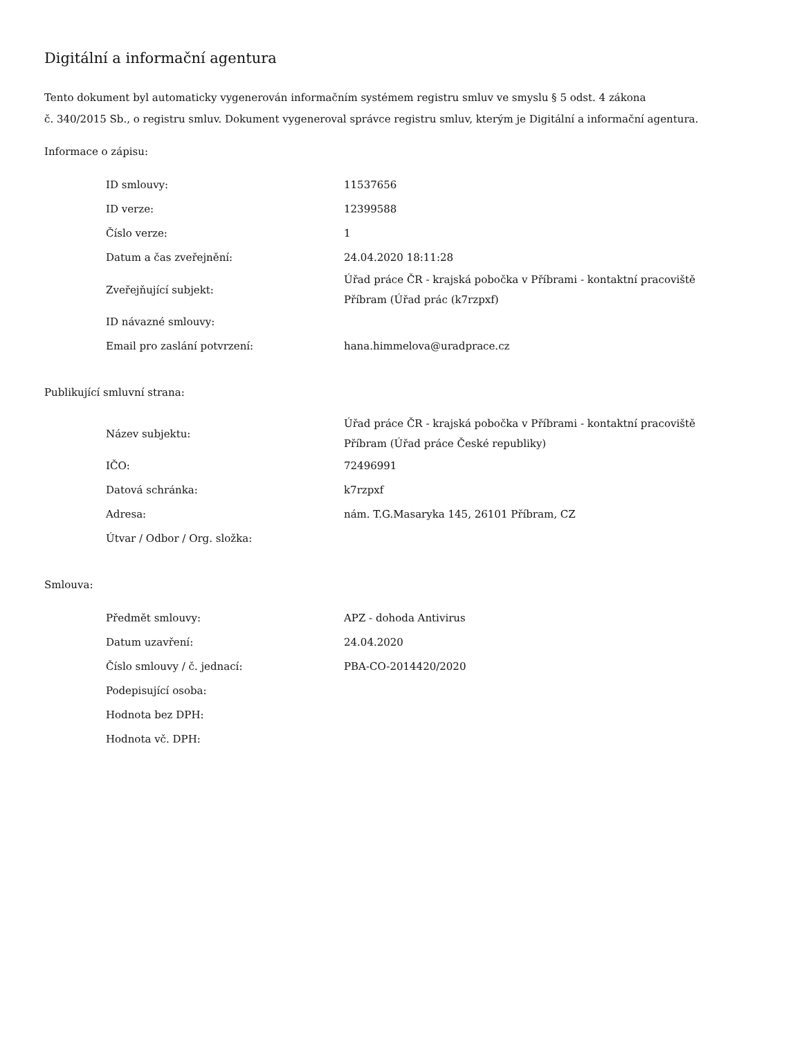Digitální a informační agentura
Tento dokument byl automaticky vygenerován informačním systémem registru smluv ve smyslu § 5 odst. 4 zákona
č. 340/2015 Sb., o registru smluv. Dokument vygeneroval správce registru smluv, kterým je Digitální a informační agentura.
Informace o zápisu:
| ID smlouvy: | 11537656 |
| ID verze: | 12399588 |
| Číslo verze: | 1 |
| Datum a čas zveřejnění: | 24.04.2020 18:11:28 |
| Zveřejňující subjekt: | Úřad práce ČR - krajská pobočka v Příbrami - kontaktní pracoviště Příbram (Úřad prác (k7rzpxf) |
| ID návazné smlouvy: | |
| Email pro zaslání potvrzení: | hana.himmelova@uradprace.cz |
Publikující smluvní strana:
| Název subjektu: | Úřad práce ČR - krajská pobočka v Příbrami - kontaktní pracoviště Příbram (Úřad práce České republiky) |
| IČO: | 72496991 |
| Datová schránka: | k7rzpxf |
| Adresa: | nám. T.G.Masaryka 145, 26101 Příbram, CZ |
| Útvar / Odbor / Org. složka: | |
Smlouva:
| Předmět smlouvy: | APZ - dohoda Antivirus |
| Datum uzavření: | 24.04.2020 |
| Číslo smlouvy / č. jednací: | PBA-CO-2014420/2020 |
| Podepisující osoba: | |
| Hodnota bez DPH: | |
| Hodnota vč. DPH: | |